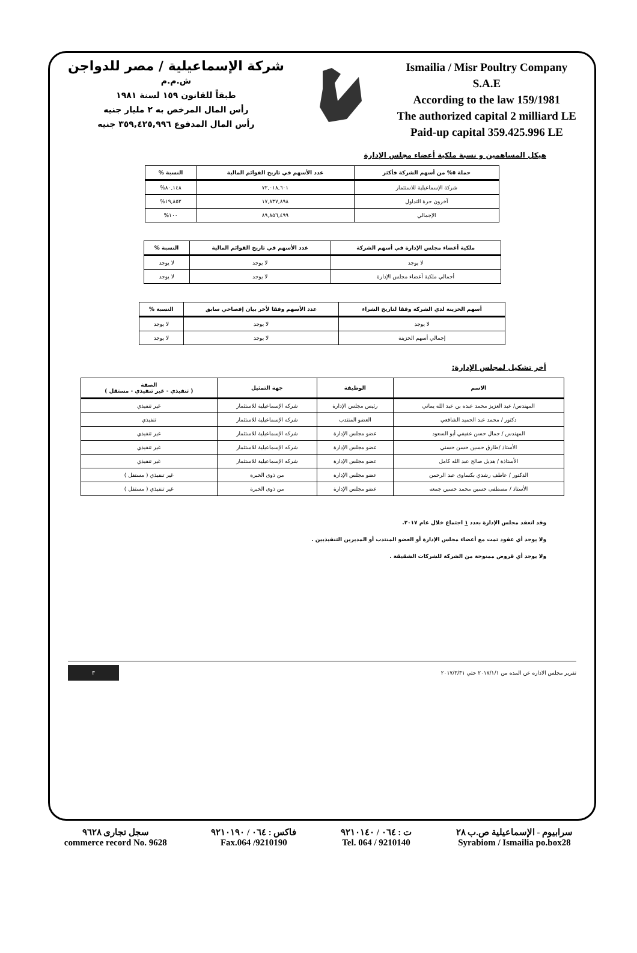شركة الإسماعيلية / مصر للدواجن
ش.م.م
طبقاً للقانون ١٥٩ لسنة ١٩٨١
رأس المال المرخص به ٢ مليار جنيه
رأس المال المدفوع ٣٥٩,٤٢٥,٩٩٦ جنيه
Ismailia / Misr Poultry Company
S.A.E
According to the law 159/1981
The authorized capital 2 milliard LE
Paid-up capital 359.425.996 LE
هيكل المساهمين و نسبة ملكية أعضاء مجلس الإدارة
| حملة ٥% من أسهم الشركة فأكثر | عدد الأسهم في تاريخ القوائم المالية | النسبة % |
| --- | --- | --- |
| شركة الإسماعيلية للاستثمار | ٧٢,٠١٨,٦٠١ | ٨٠,١٤٨% |
| آخرون حرة التداول | ١٧,٨٣٧,٨٩٨ | ١٩,٨٥٢% |
| الإجمالي | ٨٩,٨٥٦,٤٩٩ | ١٠٠% |
| ملكية أعضاء مجلس الإدارة في أسهم الشركة | عدد الأسهم في تاريخ القوائم المالية | النسبة % |
| --- | --- | --- |
| لا يوجد | لا يوجد | لا يوجد |
| أجمالي ملكية أعضاء مجلس الإدارة | لا يوجد | لا يوجد |
| أسهم الخزينة لدي الشركة وفقا لتاريخ الشراء | عدد الأسهم وفقا لأخر بيان إفصاحي سابق | النسبة % |
| --- | --- | --- |
| لا يوجد | لا يوجد | لا يوجد |
| إجمالي أسهم الخزينة | لا يوجد | لا يوجد |
أخر تشكيل لمجلس الإدارة:
| الاسم | الوظيفة | جهة التمثيل | الصفة ( تنفيذي - غير تنفيذي - مستقل ) |
| --- | --- | --- | --- |
| المهندس/ عبد العزيز محمد عبده بن عبد الله يماني | رئيس مجلس الإدارة | شركه الإسماعيلية للاستثمار | غير تنفيذي |
| دكتور / محمد عبد الحميد الشافعي | العضو المنتدب | شركه الإسماعيلية للاستثمار | تنفيذي |
| المهندس / جمال حسن عفيفي أبو السعود | عضو مجلس الإدارة | شركه الإسماعيلية للاستثمار | غير تنفيذي |
| الأستاذ /طارق حسين حسن حسني | عضو مجلس الإدارة | شركه الإسماعيلية للاستثمار | غير تنفيذي |
| الأستاذة / هديل صالح عبد الله كامل | عضو مجلس الإدارة | شركه الإسماعيلية للاستثمار | غير تنفيذي |
| الدكتور / عاطف رشدي بكساوى عبد الرحمن | عضو مجلس الإدارة | من ذوى الخبرة | غير تنفيذي ( مستقل ) |
| الأستاذ / مصطفى حسين محمد حسين جمعه | عضو مجلس الإدارة | من ذوى الخبرة | غير تنفيذي ( مستقل ) |
وقد انعقد مجلس الإدارة بعدد ١ اجتماع خلال عام ٢٠١٧.
ولا يوجد أي عقود تمت مع أعضاء مجلس الإدارة أو العضو المنتدب أو المديرين التنفيذيين .
ولا يوجد أي قروض ممنوحة من الشركة للشركات الشقيقة .
تقرير مجلس الاداره عن المده من ٢٠١٧/١/١ حتي ٢٠١٧/٣/٣١ ٣
سرابيوم - الإسماعيلية ص.ب ٢٨
Syrabiom / Ismailia po.box28
ت : ٠٦٤ / ٩٢١٠١٤٠
Tel. 064 / 9210140
فاكس : ٠٦٤ / ٩٢١٠١٩٠
Fax.064 /9210190
سجل تجارى ٩٦٢٨
commerce record No. 9628